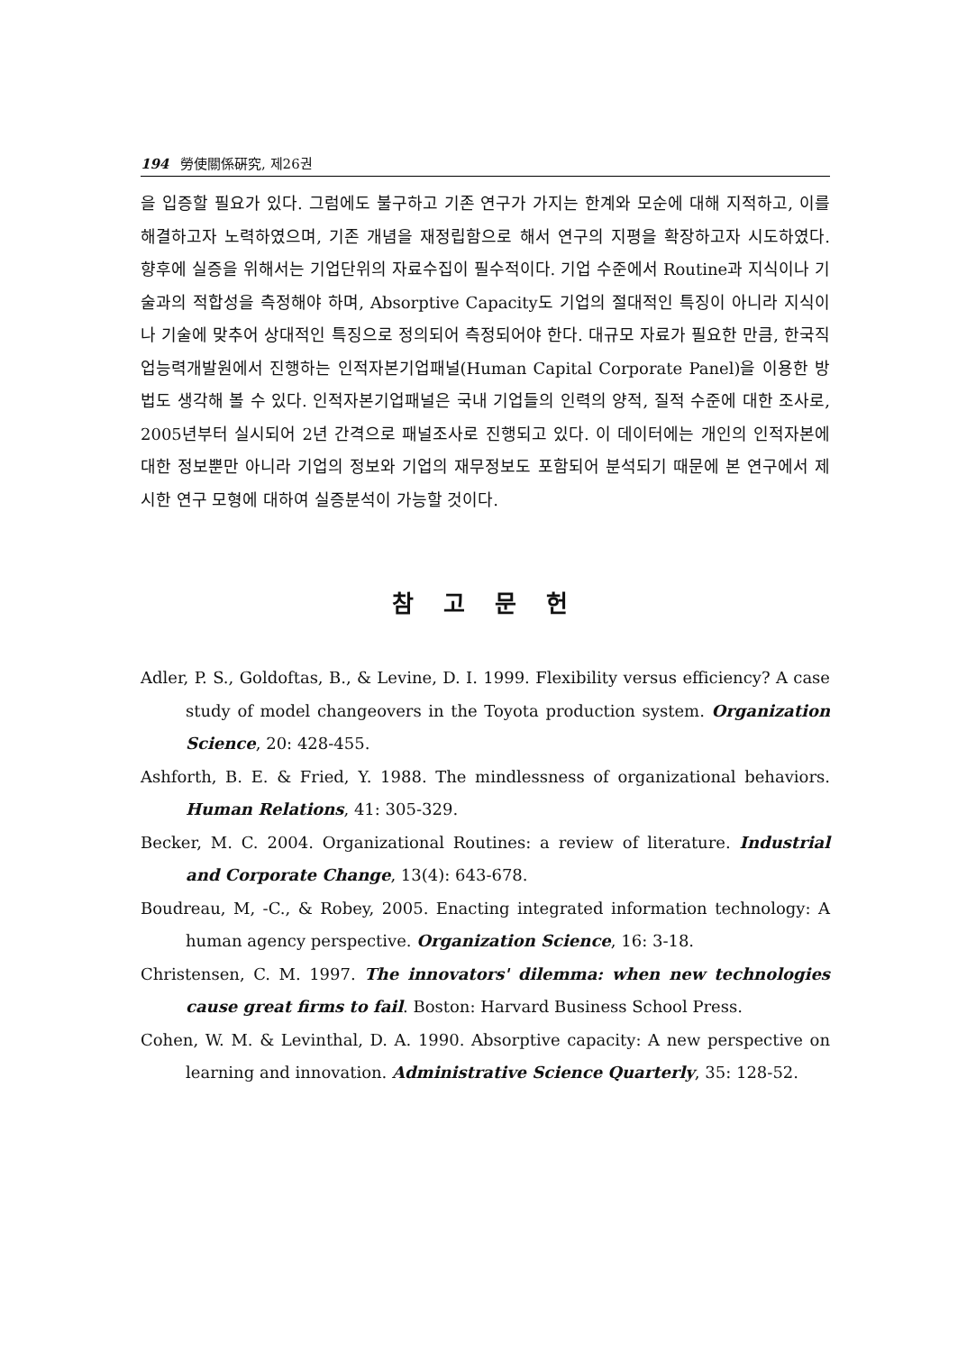194 勞使關係硏究, 제26권
을 입증할 필요가 있다. 그럼에도 불구하고 기존 연구가 가지는 한계와 모순에 대해 지적하고, 이를 해결하고자 노력하였으며, 기존 개념을 재정립함으로 해서 연구의 지평을 확장하고자 시도하였다. 향후에 실증을 위해서는 기업단위의 자료수집이 필수적이다. 기업 수준에서 Routine과 지식이나 기술과의 적합성을 측정해야 하며, Absorptive Capacity도 기업의 절대적인 특징이 아니라 지식이나 기술에 맞추어 상대적인 특징으로 정의되어 측정되어야 한다. 대규모 자료가 필요한 만큼, 한국직업능력개발원에서 진행하는 인적자본기업패널(Human Capital Corporate Panel)을 이용한 방법도 생각해 볼 수 있다. 인적자본기업패널은 국내 기업들의 인력의 양적, 질적 수준에 대한 조사로, 2005년부터 실시되어 2년 간격으로 패널조사로 진행되고 있다. 이 데이터에는 개인의 인적자본에 대한 정보뿐만 아니라 기업의 정보와 기업의 재무정보도 포함되어 분석되기 때문에 본 연구에서 제시한 연구 모형에 대하여 실증분석이 가능할 것이다.
참 고 문 헌
Adler, P. S., Goldoftas, B., & Levine, D. I. 1999. Flexibility versus efficiency? A case study of model changeovers in the Toyota production system. Organization Science, 20: 428-455.
Ashforth, B. E. & Fried, Y. 1988. The mindlessness of organizational behaviors. Human Relations, 41: 305-329.
Becker, M. C. 2004. Organizational Routines: a review of literature. Industrial and Corporate Change, 13(4): 643-678.
Boudreau, M, -C., & Robey, 2005. Enacting integrated information technology: A human agency perspective. Organization Science, 16: 3-18.
Christensen, C. M. 1997. The innovators' dilemma: when new technologies cause great firms to fail. Boston: Harvard Business School Press.
Cohen, W. M. & Levinthal, D. A. 1990. Absorptive capacity: A new perspective on learning and innovation. Administrative Science Quarterly, 35: 128-52.